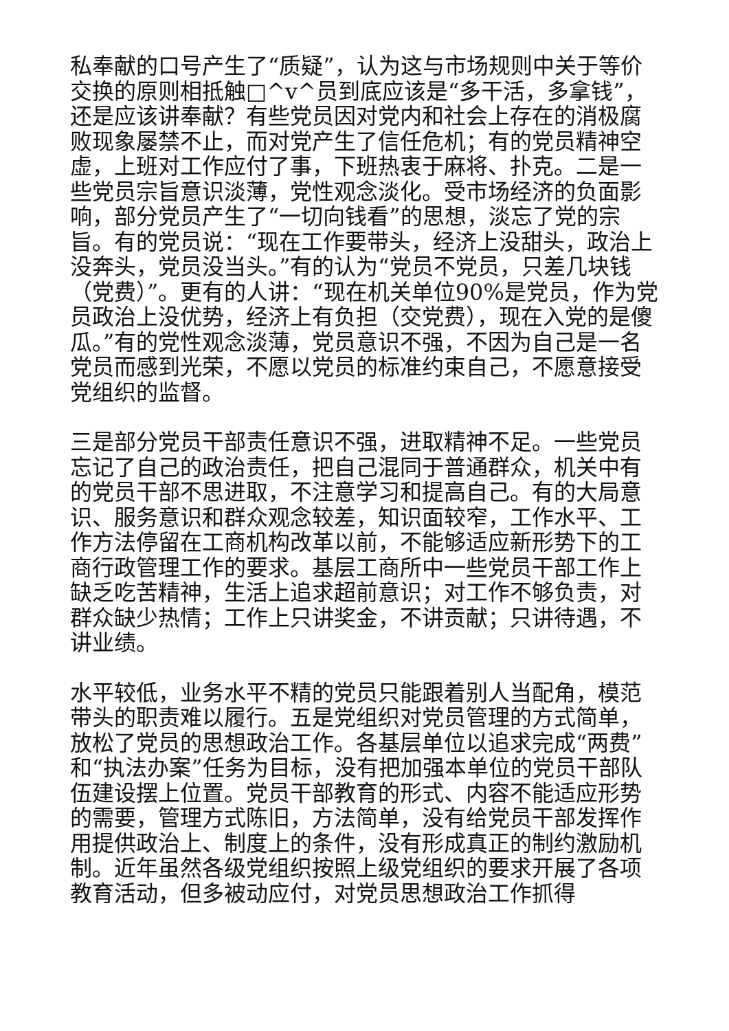私奉献的口号产生了“质疑”，认为这与市场规则中关于等价交换的原则相抵触□^v^员到底应该是“多干活，多拿钱”，还是应该讲奉献？有些党员因对党内和社会上存在的消极腐败现象屡禁不止，而对党产生了信任危机；有的党员精神空虚，上班对工作应付了事，下班热衷于麻将、扑克。二是一些党员宗旨意识淡薄，党性观念淡化。受市场经济的负面影响，部分党员产生了“一切向钱看”的思想，淡忘了党的宗旨。有的党员说：“现在工作要带头，经济上没甜头，政治上没奔头，党员没当头。”有的认为“党员不党员，只差几块钱（党费）”。更有的人讲：“现在机关单位90%是党员，作为党员政治上没优势，经济上有负担（交党费），现在入党的是傻瓜。”有的党性观念淡薄，党员意识不强，不因为自己是一名党员而感到光荣，不愿以党员的标准约束自己，不愿意接受党组织的监督。
三是部分党员干部责任意识不强，进取精神不足。一些党员忘记了自己的政治责任，把自己混同于普通群众，机关中有的党员干部不思进取，不注意学习和提高自己。有的大局意识、服务意识和群众观念较差，知识面较窄，工作水平、工作方法停留在工商机构改革以前，不能够适应新形势下的工商行政管理工作的要求。基层工商所中一些党员干部工作上缺乏吃苦精神，生活上追求超前意识；对工作不够负责，对群众缺少热情；工作上只讲奖金，不讲贡献；只讲待遇，不讲业绩。
水平较低，业务水平不精的党员只能跟着别人当配角，模范带头的职责难以履行。五是党组织对党员管理的方式简单，放松了党员的思想政治工作。各基层单位以追求完成“两费”和“执法办案”任务为目标，没有把加强本单位的党员干部队伍建设摆上位置。党员干部教育的形式、内容不能适应形势的需要，管理方式陈旧，方法简单，没有给党员干部发挥作用提供政治上、制度上的条件，没有形成真正的制约激励机制。近年虽然各级党组织按照上级党组织的要求开展了各项教育活动，但多被动应付，对党员思想政治工作抓得